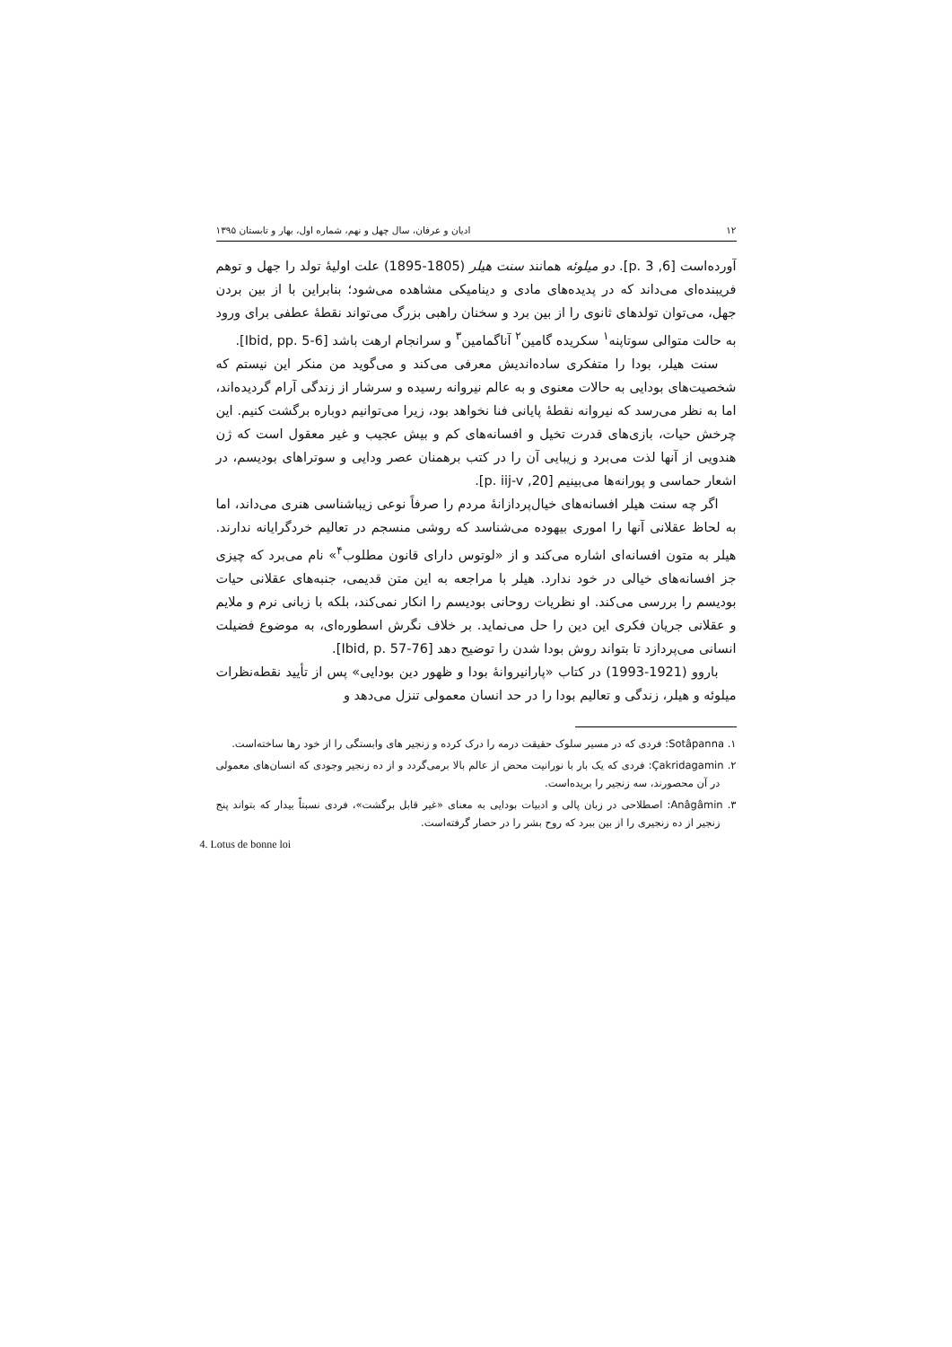۱۲ ادیان و عرفان، سال چهل و نهم، شماره اول، بهار و تابستان ۱۳۹۵
آورده‌است [6, p. 3]. دو میلوئه همانند سنت هیلر (1805-1895) علت اولیهٔ تولد را جهل و توهم فریبنده‌ای می‌داند که در پدیده‌های مادی و دینامیکی مشاهده می‌شود؛ بنابراین با از بین بردن جهل، می‌توان تولدهای ثانوی را از بین برد و سخنان راهبی بزرگ می‌تواند نقطهٔ عطفی برای ورود به حالت متوالی سوتاپنه<sup>۱</sup> سکریده گامین<sup>۲</sup> آناگمامین<sup>۳</sup> و سرانجام ارهت باشد [Ibid, pp. 5-6].
سنت هیلر، بودا را متفکری ساده‌اندیش معرفی می‌کند و می‌گوید من منکر این نیستم که شخصیت‌های بودایی به حالات معنوی و به عالم نیروانه رسیده و سرشار از زندگی آرام گردیده‌اند، اما به نظر می‌رسد که نیروانه نقطهٔ پایانی فنا نخواهد بود، زیرا می‌توانیم دوباره برگشت کنیم. این چرخش حیات، بازی‌های قدرت تخیل و افسانه‌های کم و بیش عجیب و غیر معقول است که ژن هندویی از آنها لذت می‌برد و زیبایی آن را در کتب برهمنان عصر ودایی و سوتراهای بودیسم، در اشعار حماسی و پورانه‌ها می‌بینیم [20, p. iij-v].
اگر چه سنت هیلر افسانه‌های خیال‌پردازانهٔ مردم را صرفاً نوعی زیباشناسی هنری می‌داند، اما به لحاظ عقلانی آنها را اموری بیهوده می‌شناسد که روشی منسجم در تعالیم خردگرایانه ندارند. هیلر به متون افسانه‌ای اشاره می‌کند و از «لوتوس دارای قانون مطلوب<sup>۴</sup>» نام می‌برد که چیزی جز افسانه‌های خیالی در خود ندارد. هیلر با مراجعه به این متن قدیمی، جنبه‌های عقلانی حیات بودیسم را بررسی می‌کند. او نظریات روحانی بودیسم را انکار نمی‌کند، بلکه با زبانی نرم و ملایم و عقلانی جریان فکری این دین را حل می‌نماید. بر خلاف نگرش اسطوره‌ای، به موضوع فضیلت انسانی می‌پردازد تا بتواند روش بودا شدن را توضیح دهد [Ibid, p. 57-76].
باروو (1921-1993) در کتاب «پارانیروانهٔ بودا و ظهور دین بودایی» پس از تأیید نقطه‌نظرات میلوئه و هیلر، زندگی و تعالیم بودا را در حد انسان معمولی تنزل می‌دهد و
۱. Sotâpanna: فردی که در مسیر سلوک حقیقت درمه را درک کرده و زنجیر های وابستگی را از خود رها ساخته‌است.
۲. Çakridagamin: فردی که یک بار با نورانیت محض از عالم بالا برمی‌گردد و از ده زنجیر وجودی که انسان‌های معمولی در آن محصورند، سه زنجیر را بریده‌است.
۳. Anâgâmin: اصطلاحی در زبان پالی و ادبیات بودایی به معنای «غیر قابل برگشت»، فردی نسبتاً بیدار که بتواند پنج زنجیر از ده زنجیری را از بین ببرد که روح بشر را در حصار گرفته‌است.
4. Lotus de bonne loi